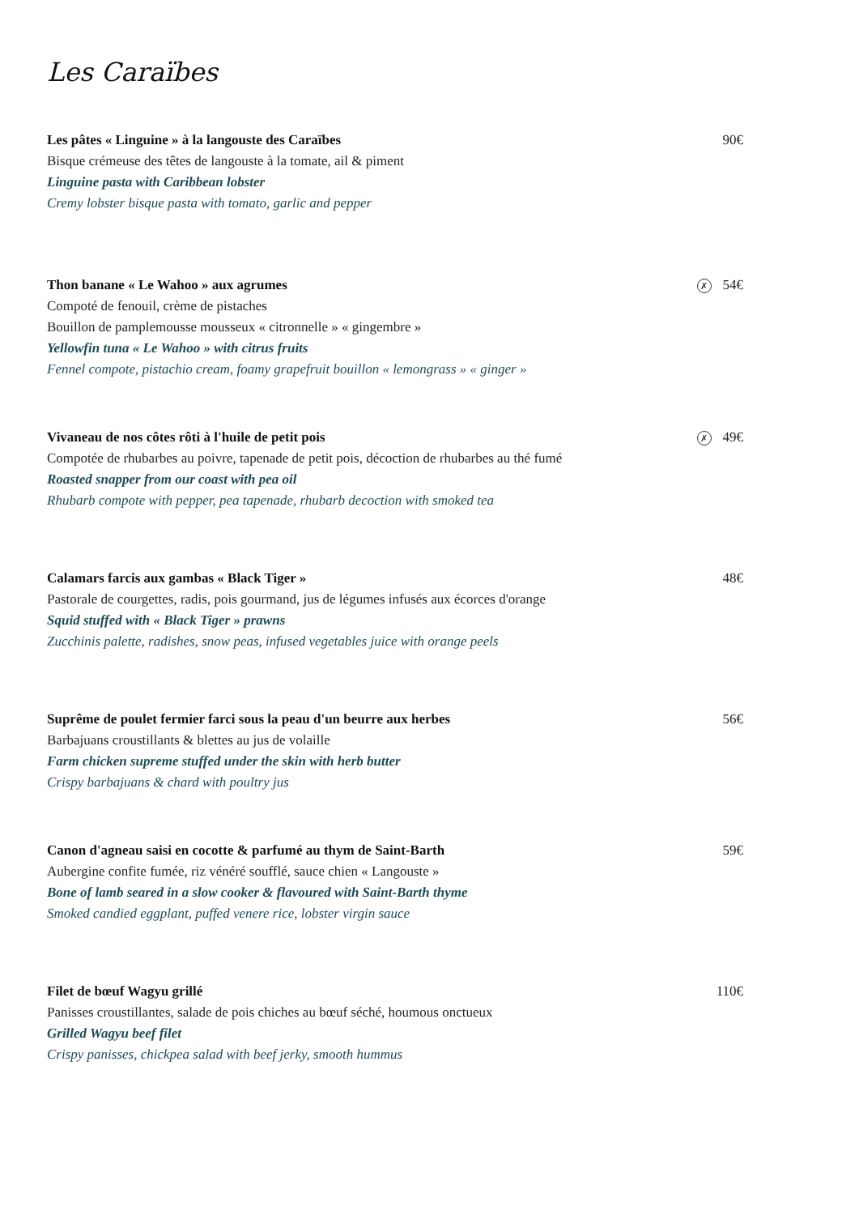Les Caraïbes
90€
Les pâtes « Linguine » à la langouste des Caraïbes
Bisque crémeuse des têtes de langouste à la tomate, ail & piment
Linguine pasta with Caribbean lobster
Cremy lobster bisque pasta with tomato, garlic and pepper
✗ 54€
Thon banane « Le Wahoo » aux agrumes
Compoté de fenouil, crème de pistaches
Bouillon de pamplemousse mousseux « citronnelle » « gingembre »
Yellowfin tuna « Le Wahoo » with citrus fruits
Fennel compote, pistachio cream, foamy grapefruit bouillon « lemongrass » « ginger »
✗ 49€
Vivaneau de nos côtes rôti à l'huile de petit pois
Compotée de rhubarbes au poivre, tapenade de petit pois, décoction de rhubarbes au thé fumé
Roasted snapper from our coast with pea oil
Rhubarb compote with pepper, pea tapenade, rhubarb decoction with smoked tea
48€
Calamars farcis aux gambas « Black Tiger »
Pastorale de courgettes, radis, pois gourmand, jus de légumes infusés aux écorces d'orange
Squid stuffed with « Black Tiger » prawns
Zucchinis palette, radishes, snow peas, infused vegetables juice with orange peels
56€
Suprême de poulet fermier farci sous la peau d'un beurre aux herbes
Barbajuans croustillants & blettes au jus de volaille
Farm chicken supreme stuffed under the skin with herb butter
Crispy barbajuans & chard with poultry jus
59€
Canon d'agneau saisi en cocotte & parfumé au thym de Saint-Barth
Aubergine confite fumée, riz vénéré soufflé, sauce chien « Langouste »
Bone of lamb seared in a slow cooker & flavoured with Saint-Barth thyme
Smoked candied eggplant, puffed venere rice, lobster virgin sauce
110€
Filet de bœuf Wagyu grillé
Panisses croustillantes, salade de pois chiches au bœuf séché, houmous onctueux
Grilled Wagyu beef filet
Crispy panisses, chickpea salad with beef jerky, smooth hummus